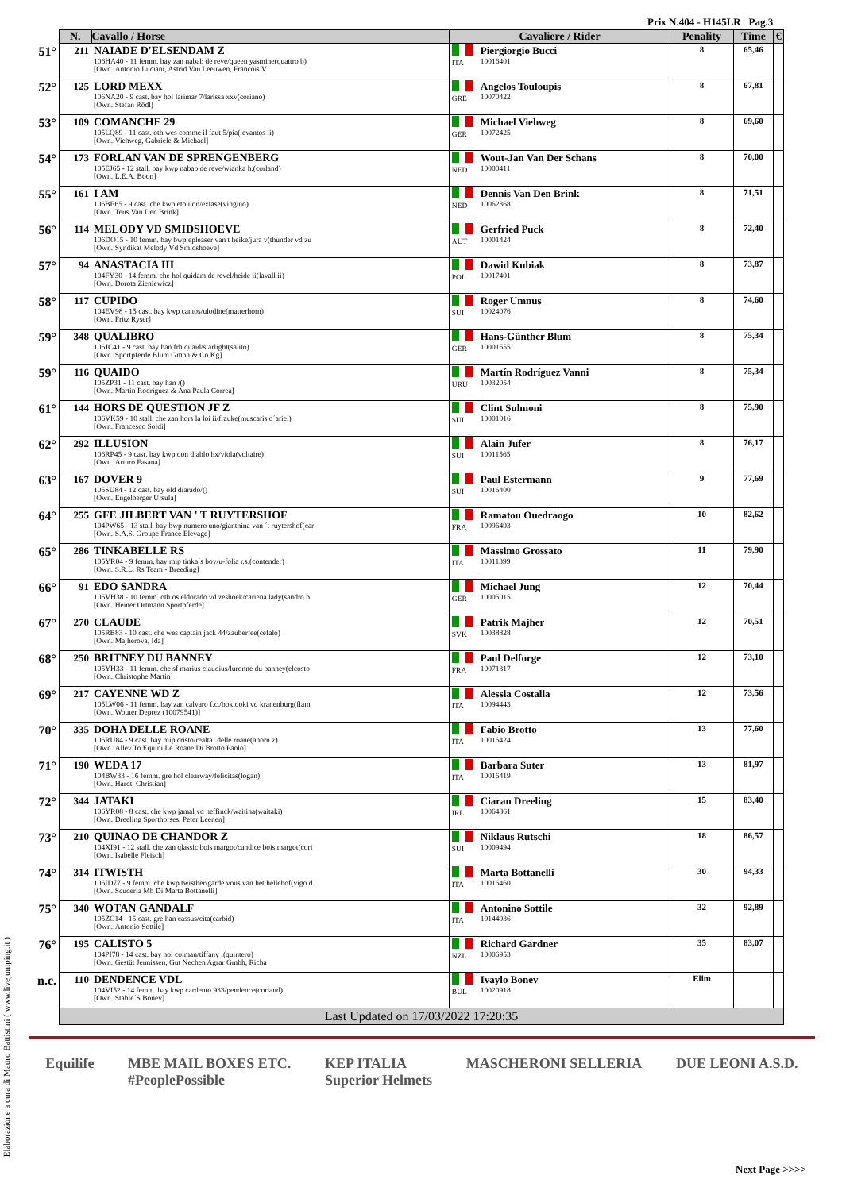Prix N.404 - H145LR Pag.3
| | N. | Cavallo / Horse | Cavaliere / Rider | | Penality | Time | € |
| --- | --- | --- | --- | --- | --- | --- | --- |
| 51° | 211 | NAIADE D'ELSENDAM Z 106HA40 - 11 femm. bay zan nabab de reve/queen yasmine(quattro b) [Own.:Antonio Luciani, Astrid Van Leeuwen, Francois V | ITA | Piergiorgio Bucci 10016401 | 8 | 65,46 | |
| 52° | 125 | LORD MEXX 106NA20 - 9 cast. bay hol larimar 7/larissa xxv(coriano) [Own.:Stefan Rödl] | GRE | Angelos Touloupis 10070422 | 8 | 67,81 | |
| 53° | 109 | COMANCHE 29 105LQ89 - 11 cast. oth wes comme il faut 5/pia(levantos ii) [Own.:Viehweg, Gabriele & Michael] | GER | Michael Viehweg 10072425 | 8 | 69,60 | |
| 54° | 173 | FORLAN VAN DE SPRENGENBERG 105EJ65 - 12 stall. bay kwp nabab de reve/wianka h.(corland) [Own.:L.E.A. Boon] | NED | Wout-Jan Van Der Schans 10000411 | 8 | 70,00 | |
| 55° | 161 | I AM 106BE65 - 9 cast. che kwp etoulon/extase(vingino) [Own.:Teus Van Den Brink] | NED | Dennis Van Den Brink 10062368 | 8 | 71,51 | |
| 56° | 114 | MELODY VD SMIDSHOEVE 106DO15 - 10 femm. bay bwp epleaser van t heike/jura v(thunder vd zu [Own.:Syndikat Melody Vd Smidshoeve] | AUT | Gerfried Puck 10001424 | 8 | 72,40 | |
| 57° | 94 | ANASTACIA III 104FY30 - 14 femm. che hol quidam de revel/heide ii(lavall ii) [Own.:Dorota Zieniewicz] | POL | Dawid Kubiak 10017401 | 8 | 73,87 | |
| 58° | 117 | CUPIDO 104EV98 - 15 cast. bay kwp cantos/ulodine(matterhorn) [Own.:Fritz Ryser] | SUI | Roger Umnus 10024076 | 8 | 74,60 | |
| 59° | 348 | QUALIBRO 106JC41 - 9 cast. bay han frh quaid/starlight(salito) [Own.:Sportpferde Blum Gmbh & Co.Kg] | GER | Hans-Günther Blum 10001555 | 8 | 75,34 | |
| 59° | 116 | QUAIDO 105ZP31 - 11 cast. bay han /() [Own.:Martin Rodriguez & Ana Paula Correa] | URU | Martín Rodríguez Vanni 10032054 | 8 | 75,34 | |
| 61° | 144 | HORS DE QUESTION JF Z 106VK59 - 10 stall. che zan hors la loi ii/frauke(muscaris d´ariel) [Own.:Francesco Soldi] | SUI | Clint Sulmoni 10001016 | 8 | 75,90 | |
| 62° | 292 | ILLUSION 106RP45 - 9 cast. bay kwp don diablo hx/viola(voltaire) [Own.:Arturo Fasana] | SUI | Alain Jufer 10011565 | 8 | 76,17 | |
| 63° | 167 | DOVER 9 105SU84 - 12 cast. bay old diarado/() [Own.:Engelberger Ursula] | SUI | Paul Estermann 10016400 | 9 | 77,69 | |
| 64° | 255 | GFE JILBERT VAN ' T RUYTERSHOF 104PW65 - 13 stall. bay bwp numero uno/gianthina van ´t ruytershof(car [Own.:S.A.S. Groupe France Elevage] | FRA | Ramatou Ouedraogo 10096493 | 10 | 82,62 | |
| 65° | 286 | TINKABELLE RS 105YR04 - 9 femm. bay mip tinka´s boy/u-folia r.s.(contender) [Own.:S.R.L. Rs Team - Breeding] | ITA | Massimo Grossato 10011399 | 11 | 79,90 | |
| 66° | 91 | EDO SANDRA 105VH38 - 10 femm. oth os eldorado vd zeshoek/cariena lady(sandro b [Own.:Heiner Ortmann Sportpferde] | GER | Michael Jung 10005015 | 12 | 70,44 | |
| 67° | 270 | CLAUDE 105RB83 - 10 cast. che wes captain jack 44/zauberfee(cefalo) [Own.:Majherova, Ida] | SVK | Patrik Majher 10038828 | 12 | 70,51 | |
| 68° | 250 | BRITNEY DU BANNEY 105YH33 - 11 femm. che sf marius claudius/luronne du banney(elcosto [Own.:Christophe Martin] | FRA | Paul Delforge 10071317 | 12 | 73,10 | |
| 69° | 217 | CAYENNE WD Z 105LW06 - 11 femm. bay zan calvaro f.c./bokidoki vd kranenburg(flam [Own.:Wouter Deprez (10079541)] | ITA | Alessia Costalla 10094443 | 12 | 73,56 | |
| 70° | 335 | DOHA DELLE ROANE 106RU84 - 9 cast. bay mip cristo/realta´ delle roane(ahorn z) [Own.:Allev.To Equini Le Roane Di Brotto Paolo] | ITA | Fabio Brotto 10016424 | 13 | 77,60 | |
| 71° | 190 | WEDA 17 104BW33 - 16 femm. gre hol clearway/felicitas(logan) [Own.:Hardt, Christian] | ITA | Barbara Suter 10016419 | 13 | 81,97 | |
| 72° | 344 | JATAKI 106YR08 - 8 cast. che kwp jamal vd heffinck/waitina(waitaki) [Own.:Dreeling Sporthorses, Peter Leenen] | IRL | Ciaran Dreeling 10064861 | 15 | 83,40 | |
| 73° | 210 | QUINAO DE CHANDOR Z 104XI91 - 12 stall. che zan qlassic bois margot/candice bois margot(cori [Own.:Isabelle Fleisch] | SUI | Niklaus Rutschi 10009494 | 18 | 86,57 | |
| 74° | 314 | ITWISTH 106ID77 - 9 femm. che kwp twisther/garde vous van het hellehof(vigo d [Own.:Scuderia Mb Di Marta Bottanelli] | ITA | Marta Bottanelli 10016460 | 30 | 94,33 | |
| 75° | 340 | WOTAN GANDALF 105ZC14 - 15 cast. gre han cassus/cita(carbid) [Own.:Antonio Sottile] | ITA | Antonino Sottile 10144936 | 32 | 92,89 | |
| 76° | 195 | CALISTO 5 104PI78 - 14 cast. bay hol colman/tiffany i(quintero) [Own.:Gestüt Jennissen, Gut Nechen Agrar Gmbh, Richa | NZL | Richard Gardner 10006953 | 35 | 83,07 | |
| n.c. | 110 | DENDENCE VDL 104VI52 - 14 femm. bay kwp cardento 933/pendence(corland) [Own.:Stable´S Bonev] | BUL | Ivaylo Bonev 10020918 | Elim | | |
| | Last Updated on 17/03/2022 17:20:35 | | | | | | |
Elaborazione a cura di Mauro Battistini ( www.livejumping.it )
Equilife MBE MAIL BOXES ETC.
#PeoplePossible
KEP ITALIA
Superior Helmets
MASCHERONI SELLERIA DUE LEONI A.S.D.
Next Page >>>>